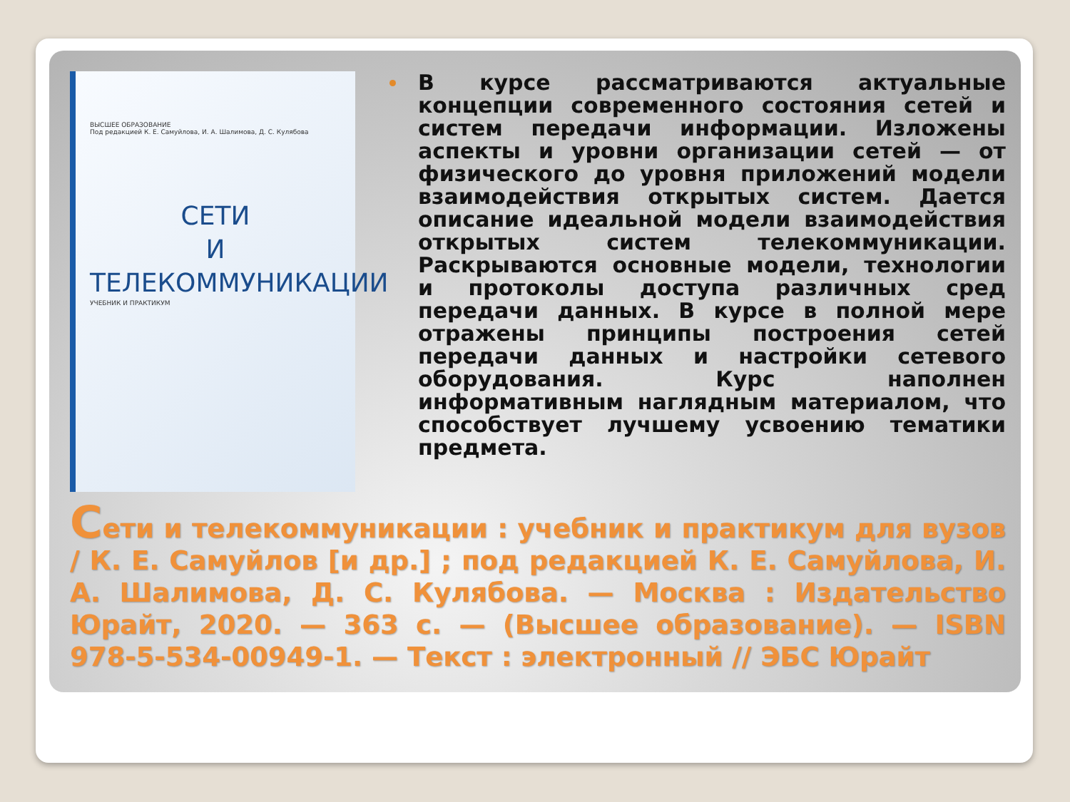ВЫСШЕЕ ОБРАЗОВАНИЕ
Под редакцией К. Е. Самуйлова, И. А. Шалимова, Д. С. Кулябова
СЕТИ
И ТЕЛЕКОММУНИКАЦИИ
УЧЕБНИК И ПРАКТИКУМ
В курсе рассматриваются актуальные концепции современного состояния сетей и систем передачи информации. Изложены аспекты и уровни организации сетей — от физического до уровня приложений модели взаимодействия открытых систем. Дается описание идеальной модели взаимодействия открытых систем телекоммуникации. Раскрываются основные модели, технологии и протоколы доступа различных сред передачи данных. В курсе в полной мере отражены принципы построения сетей передачи данных и настройки сетевого оборудования. Курс наполнен информативным наглядным материалом, что способствует лучшему усвоению тематики предмета.
Сети и телекоммуникации : учебник и практикум для вузов / К. Е. Самуйлов [и др.] ; под редакцией К. Е. Самуйлова, И. А. Шалимова, Д. С. Кулябова. — Москва : Издательство Юрайт, 2020. — 363 с. — (Высшее образование). — ISBN 978-5-534-00949-1. — Текст : электронный // ЭБС Юрайт